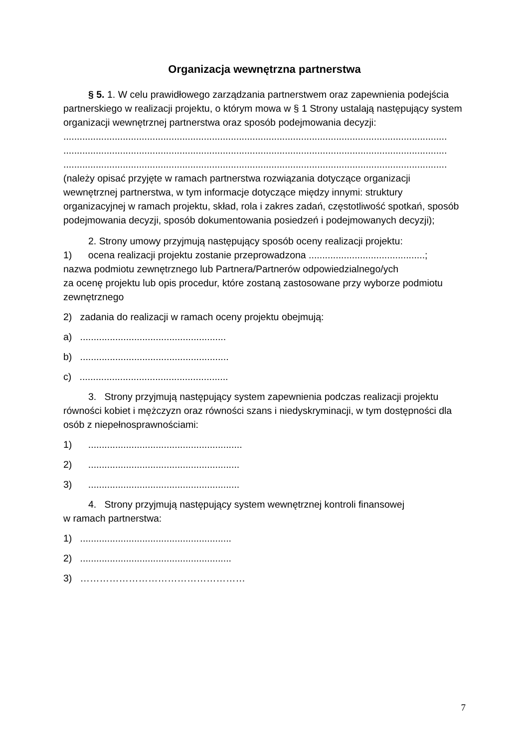Organizacja wewnętrzna partnerstwa
§ 5. 1. W celu prawidłowego zarządzania partnerstwem oraz zapewnienia podejścia partnerskiego w realizacji projektu, o którym mowa w § 1 Strony ustalają następujący system organizacji wewnętrznej partnerstwa oraz sposób podejmowania decyzji:
..............................................................................................................................................
..............................................................................................................................................
..............................................................................................................................................
(należy opisać przyjęte w ramach partnerstwa rozwiązania dotyczące organizacji wewnętrznej partnerstwa, w tym informacje dotyczące między innymi: struktury organizacyjnej w ramach projektu, skład, rola i zakres zadań, częstotliwość spotkań, sposób podejmowania decyzji, sposób dokumentowania posiedzeń i podejmowanych decyzji);
2. Strony umowy przyjmują następujący sposób oceny realizacji projektu:
1) ocena realizacji projektu zostanie przeprowadzona ...........................................;
nazwa podmiotu zewnętrznego lub Partnera/Partnerów odpowiedzialnego/ych
za ocenę projektu lub opis procedur, które zostaną zastosowane przy wyborze podmiotu zewnętrznego
2) zadania do realizacji w ramach oceny projektu obejmują:
a) ......................................................
b) .......................................................
c) .......................................................
3. Strony przyjmują następujący system zapewnienia podczas realizacji projektu równości kobiet i mężczyzn oraz równości szans i niedyskryminacji, w tym dostępności dla osób z niepełnosprawnościami:
1) .........................................................
2) ........................................................
3) ........................................................
4. Strony przyjmują następujący system wewnętrznej kontroli finansowej
w ramach partnerstwa:
1) ........................................................
2) ........................................................
3) ……………………………………………
7